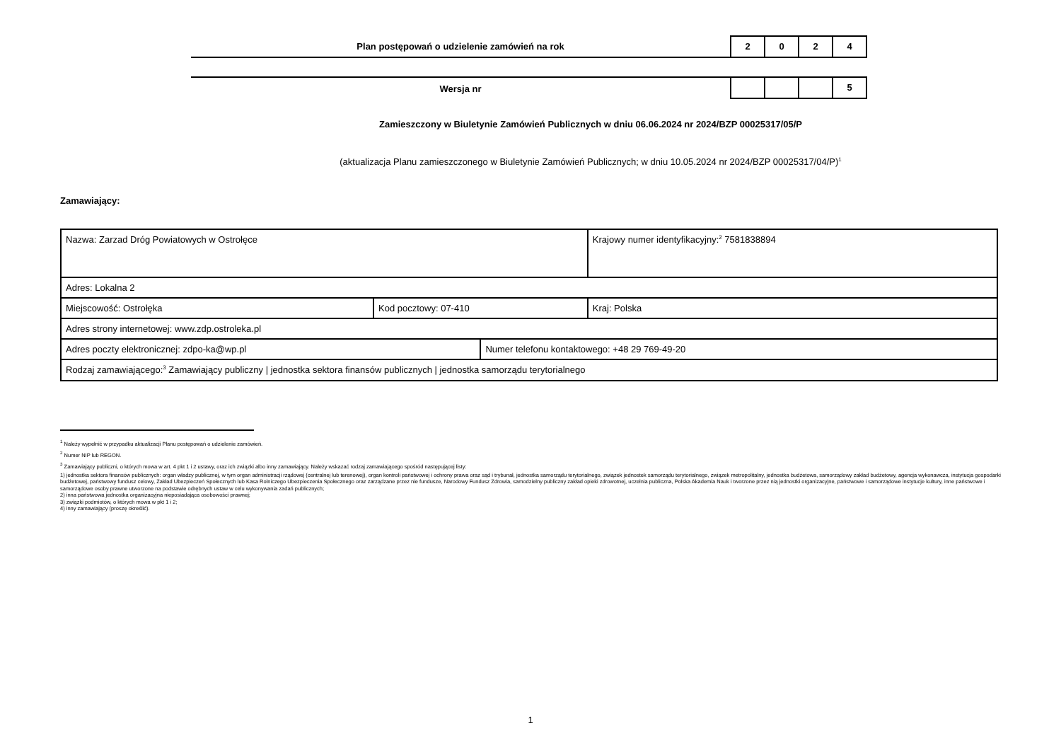Plan postępowań o udzielenie zamówień na rok
2 0 2 4
Wersja nr
5
Zamieszczony w Biuletynie Zamówień Publicznych w dniu 06.06.2024 nr 2024/BZP 00025317/05/P
(aktualizacja Planu zamieszczonego w Biuletynie Zamówień Publicznych; w dniu 10.05.2024 nr 2024/BZP 00025317/04/P)<sup>1</sup>
Zamawiający:
| Nazwa: Zarzad Dróg Powiatowych w Ostrołęce | | | Krajowy numer identyfikacyjny:<sup>2</sup> 7581838894 |
| Adres: Lokalna 2 | | | |
| Miejscowość: Ostrołęka | Kod pocztowy: 07-410 | | Kraj: Polska |
| Adres strony internetowej: www.zdp.ostroleka.pl | | | |
| Adres poczty elektronicznej: zdpo-ka@wp.pl | | Numer telefonu kontaktowego: +48 29 769-49-20 | |
| Rodzaj zamawiającego:<sup>3</sup> Zamawiający publiczny / jednostka sektora finansów publicznych / jednostka samorządu terytorialnego | | | |
<sup>1</sup> Należy wypełnić w przypadku aktualizacji Planu postępowań o udzielenie zamówień.
<sup>2</sup> Numer NIP lub REGON.
<sup>3</sup> Zamawiający publiczni, o których mowa w art. 4 pkt 1 i 2 ustawy, oraz ich związki albo inny zamawiający. Należy wskazać rodzaj zamawiającego spośród następującej listy:
1) jednostka sektora finansów publicznych: organ władzy publicznej, w tym organ administracji rządowej (centralnej lub terenowej), organ kontroli państwowej i ochrony prawa oraz sąd i trybunał, jednostka samorządu terytorialnego, związek jednostek samorządu terytorialnego, związek metropolitalny, jednostka budżetowa, samorządowy zakład budżetowy, agencja wykonawcza, instytucja gospodarki budżetowej, państwowy fundusz celowy, Zakład Ubezpieczeń Społecznych lub Kasa Rolniczego Ubezpieczenia Społecznego oraz zarządzane przez nie fundusze, Narodowy Fundusz Zdrowia, samodzielny publiczny zakład opieki zdrowotnej, uczelnia publiczna, Polska Akademia Nauk i tworzone przez nią jednostki organizacyjne, państwowe i samorządowe instytucje kultury, inne państwowe i samorządowe osoby prawne utworzone na podstawie odrębnych ustaw w celu wykonywania zadań publicznych;
2) inna państwowa jednostka organizacyjna nieposiadająca osobowości prawnej;
3) związki podmiotów, o których mowa w pkt 1 i 2;
4) inny zamawiający (proszę określić).
1